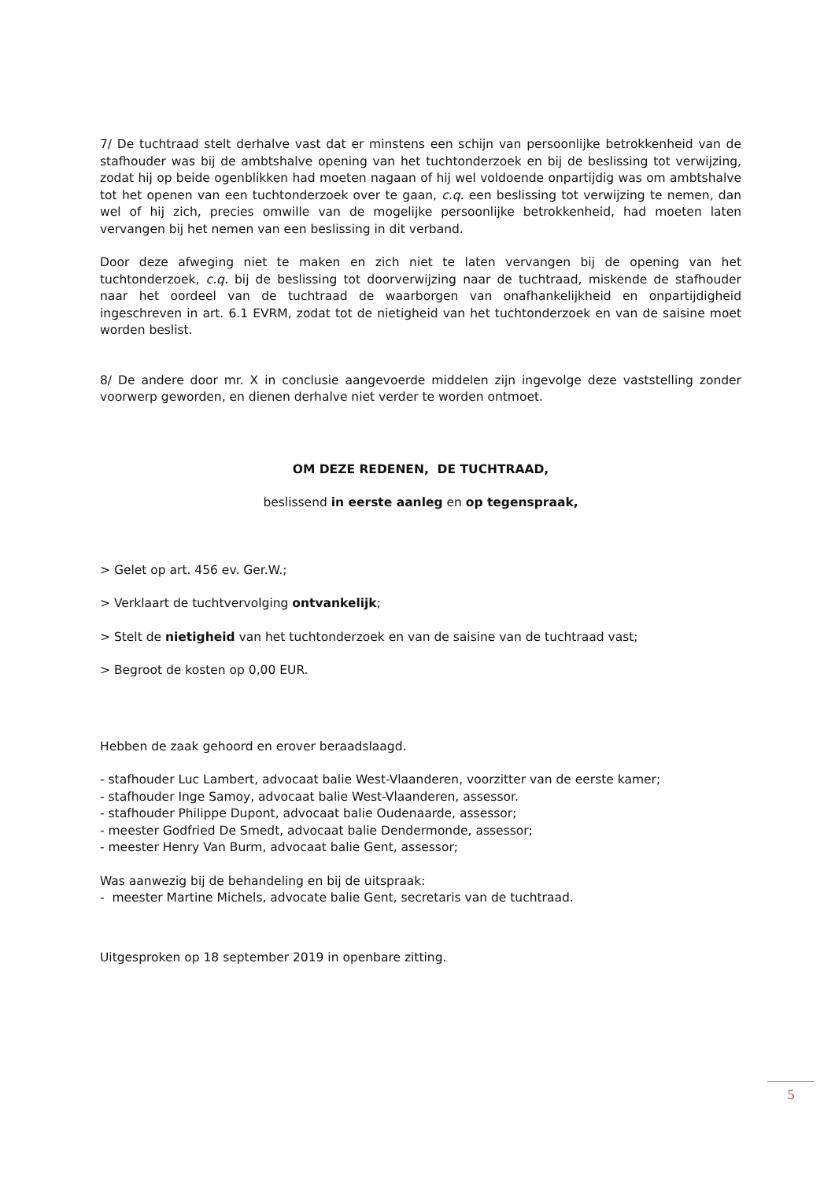7/ De tuchtraad stelt derhalve vast dat er minstens een schijn van persoonlijke betrokkenheid van de stafhouder was bij de ambtshalve opening van het tuchtonderzoek en bij de beslissing tot verwijzing, zodat hij op beide ogenblikken had moeten nagaan of hij wel voldoende onpartijdig was om ambtshalve tot het openen van een tuchtonderzoek over te gaan, c.q. een beslissing tot verwijzing te nemen, dan wel of hij zich, precies omwille van de mogelijke persoonlijke betrokkenheid, had moeten laten vervangen bij het nemen van een beslissing in dit verband.
Door deze afweging niet te maken en zich niet te laten vervangen bij de opening van het tuchtonderzoek, c.q. bij de beslissing tot doorverwijzing naar de tuchtraad, miskende de stafhouder naar het oordeel van de tuchtraad de waarborgen van onafhankelijkheid en onpartijdigheid ingeschreven in art. 6.1 EVRM, zodat tot de nietigheid van het tuchtonderzoek en van de saisine moet worden beslist.
8/ De andere door mr. X in conclusie aangevoerde middelen zijn ingevolge deze vaststelling zonder voorwerp geworden, en dienen derhalve niet verder te worden ontmoet.
OM DEZE REDENEN, DE TUCHTRAAD,
beslissend in eerste aanleg en op tegenspraak,
> Gelet op art. 456 ev. Ger.W.;
> Verklaart de tuchtvervolging ontvankelijk;
> Stelt de nietigheid van het tuchtonderzoek en van de saisine van de tuchtraad vast;
> Begroot de kosten op 0,00 EUR.
Hebben de zaak gehoord en erover beraadslaagd.
- stafhouder Luc Lambert, advocaat balie West-Vlaanderen, voorzitter van de eerste kamer;
- stafhouder Inge Samoy, advocaat balie West-Vlaanderen, assessor.
- stafhouder Philippe Dupont, advocaat balie Oudenaarde, assessor;
- meester Godfried De Smedt, advocaat balie Dendermonde, assessor;
- meester Henry Van Burm, advocaat balie Gent, assessor;
Was aanwezig bij de behandeling en bij de uitspraak:
- meester Martine Michels, advocate balie Gent, secretaris van de tuchtraad.
Uitgesproken op 18 september 2019 in openbare zitting.
5